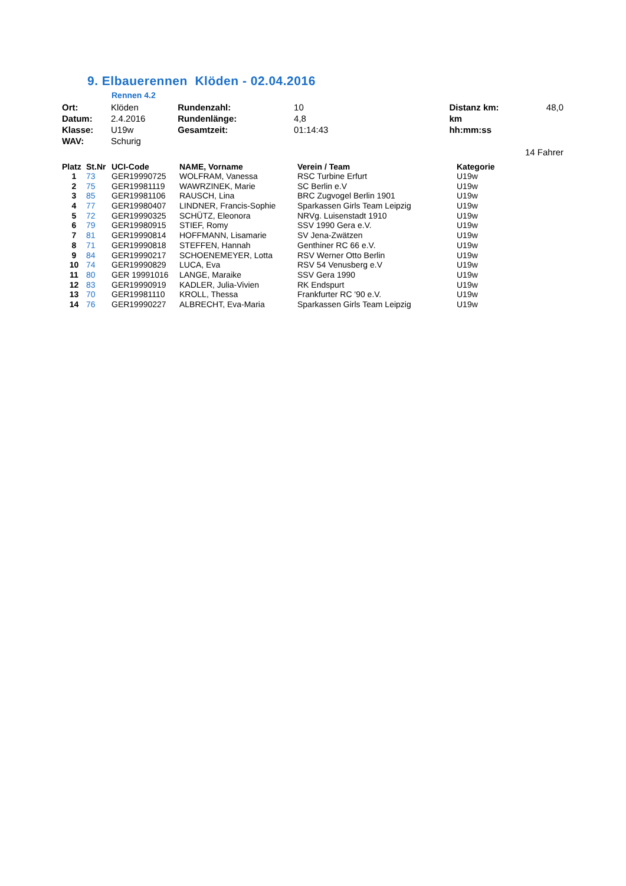9. Elbauerennen Klöden - 02.04.2016
Rennen 4.2
| Ort: | Klöden | Rundenzahl: | 10 | Distanz km: | 48,0 |
| Datum: | 2.4.2016 | Rundenlänge: | 4,8 | km | |
| Klasse: | U19w | Gesamtzeit: | 01:14:43 | hh:mm:ss | |
| WAV: | Schurig | | | | |
| | | | | | 14 Fahrer |
| Platz | St.Nr | UCI-Code | NAME, Vorname | Verein / Team | Kategorie |
| --- | --- | --- | --- | --- | --- |
| 1 | 73 | GER19990725 | WOLFRAM, Vanessa | RSC Turbine Erfurt | U19w |
| 2 | 75 | GER19981119 | WAWRZINEK, Marie | SC Berlin e.V | U19w |
| 3 | 85 | GER19981106 | RAUSCH, Lina | BRC Zugvogel Berlin 1901 | U19w |
| 4 | 77 | GER19980407 | LINDNER, Francis-Sophie | Sparkassen Girls Team Leipzig | U19w |
| 5 | 72 | GER19990325 | SCHÜTZ, Eleonora | NRVg. Luisenstadt 1910 | U19w |
| 6 | 79 | GER19980915 | STIEF, Romy | SSV 1990 Gera e.V. | U19w |
| 7 | 81 | GER19990814 | HOFFMANN, Lisamarie | SV Jena-Zwätzen | U19w |
| 8 | 71 | GER19990818 | STEFFEN, Hannah | Genthiner RC 66 e.V. | U19w |
| 9 | 84 | GER19990217 | SCHOENEMEYER, Lotta | RSV Werner Otto Berlin | U19w |
| 10 | 74 | GER19990829 | LUCA, Eva | RSV 54 Venusberg e.V | U19w |
| 11 | 80 | GER 19991016 | LANGE, Maraike | SSV Gera 1990 | U19w |
| 12 | 83 | GER19990919 | KADLER, Julia-Vivien | RK Endspurt | U19w |
| 13 | 70 | GER19981110 | KROLL, Thessa | Frankfurter RC '90 e.V. | U19w |
| 14 | 76 | GER19990227 | ALBRECHT, Eva-Maria | Sparkassen Girls Team Leipzig | U19w |